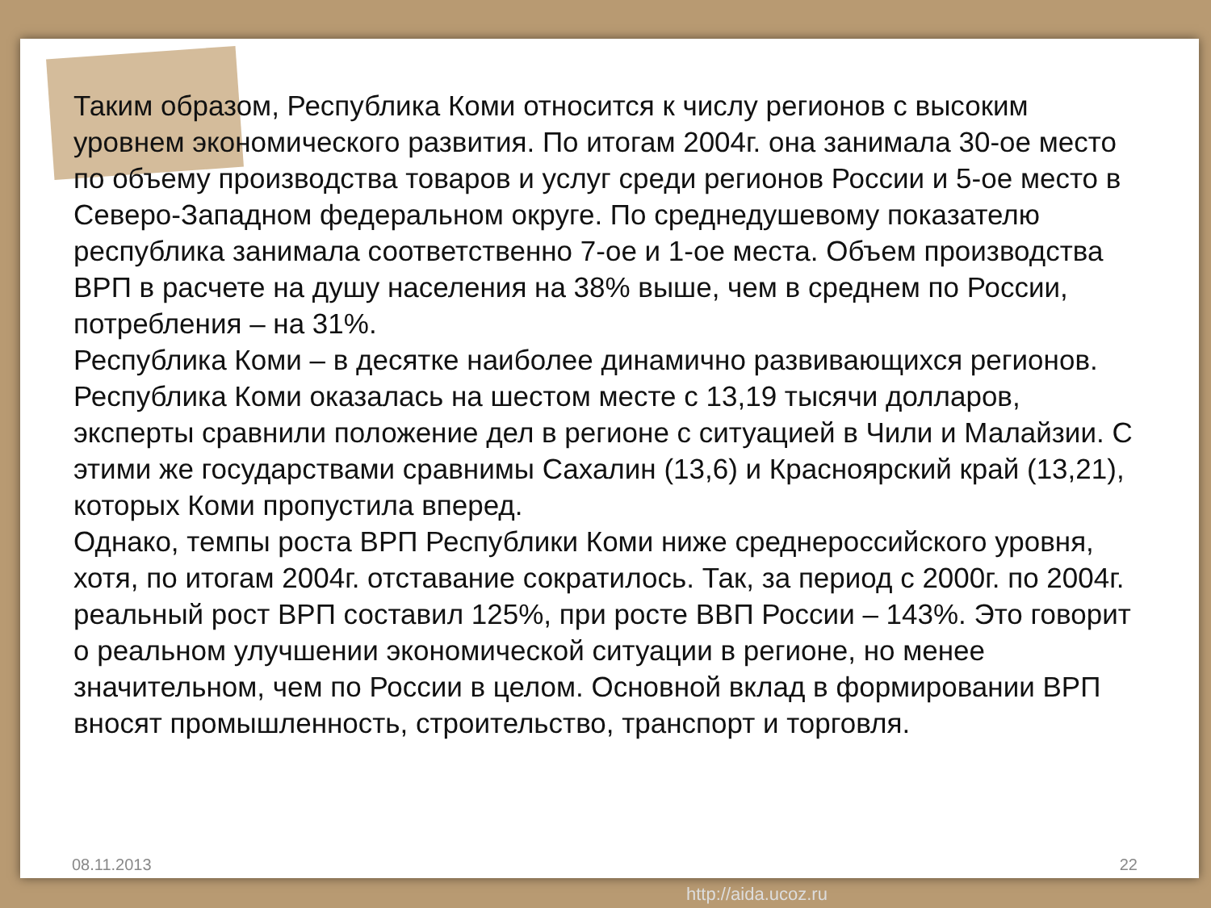Таким образом, Республика Коми относится к числу регионов с высоким уровнем экономического развития. По итогам 2004г. она занимала 30-ое место по объему производства товаров и услуг среди регионов России и 5-ое место в Северо-Западном федеральном округе. По среднедушевому показателю республика занимала соответственно 7-ое и 1-ое места. Объем производства ВРП в расчете на душу населения на 38% выше, чем в среднем по России, потребления – на 31%.
Республика Коми – в десятке наиболее динамично развивающихся регионов.
Республика Коми оказалась на шестом месте с 13,19 тысячи долларов, эксперты сравнили положение дел в регионе с ситуацией в Чили и Малайзии. С этими же государствами сравнимы Сахалин (13,6) и Красноярский край (13,21), которых Коми пропустила вперед.
Однако, темпы роста ВРП Республики Коми ниже среднероссийского уровня, хотя, по итогам 2004г. отставание сократилось. Так, за период с 2000г. по 2004г. реальный рост ВРП составил 125%, при росте ВВП России – 143%. Это говорит о реальном улучшении экономической ситуации в регионе, но менее значительном, чем по России в целом. Основной вклад в формировании ВРП вносят промышленность, строительство, транспорт и торговля.
08.11.2013 22
http://aida.ucoz.ru